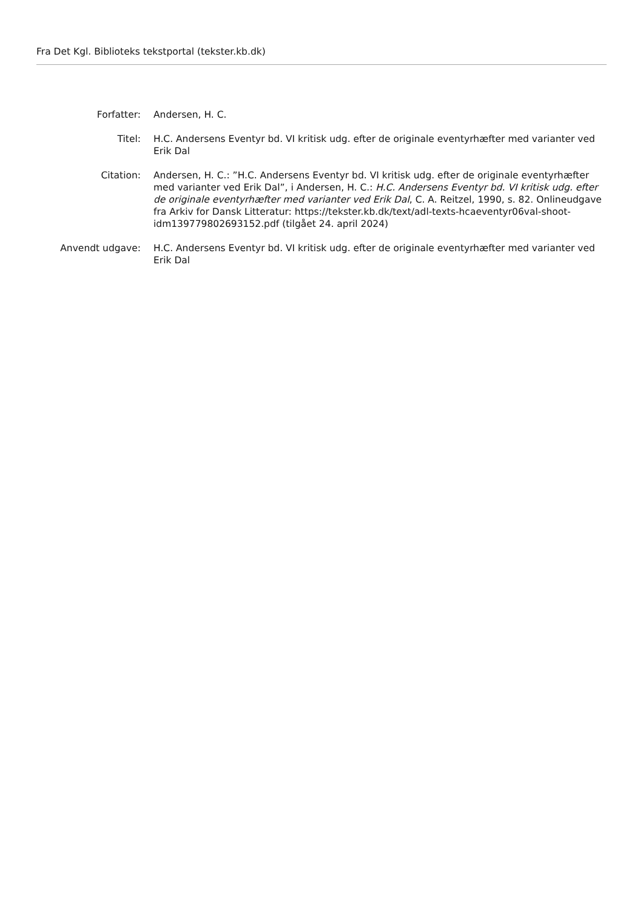Fra Det Kgl. Biblioteks tekstportal (tekster.kb.dk)
Forfatter: Andersen, H. C.
Titel: H.C. Andersens Eventyr bd. VI kritisk udg. efter de originale eventyrhæfter med varianter ved Erik Dal
Citation: Andersen, H. C.: ”H.C. Andersens Eventyr bd. VI kritisk udg. efter de originale eventyrhæfter med varianter ved Erik Dal”, i Andersen, H. C.: H.C. Andersens Eventyr bd. VI kritisk udg. efter de originale eventyrhæfter med varianter ved Erik Dal, C. A. Reitzel, 1990, s. 82. Onlineudgave fra Arkiv for Dansk Litteratur: https://tekster.kb.dk/text/adl-texts-hcaeventyr06val-shoot-idm139779802693152.pdf (tilgået 24. april 2024)
Anvendt udgave: H.C. Andersens Eventyr bd. VI kritisk udg. efter de originale eventyrhæfter med varianter ved Erik Dal